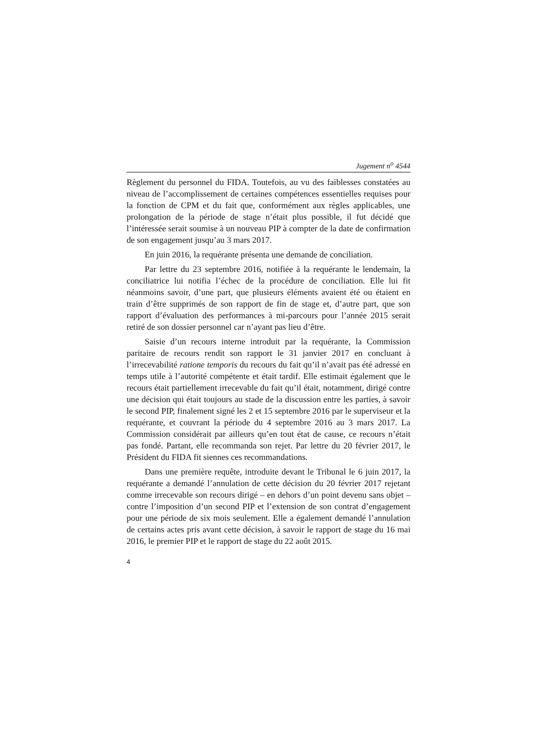Jugement n<sup>o</sup> 4544
Règlement du personnel du FIDA. Toutefois, au vu des faiblesses constatées au niveau de l’accomplissement de certaines compétences essentielles requises pour la fonction de CPM et du fait que, conformément aux règles applicables, une prolongation de la période de stage n’était plus possible, il fut décidé que l’intéressée serait soumise à un nouveau PIP à compter de la date de confirmation de son engagement jusqu’au 3 mars 2017.
En juin 2016, la requérante présenta une demande de conciliation.
Par lettre du 23 septembre 2016, notifiée à la requérante le lendemain, la conciliatrice lui notifia l’échec de la procédure de conciliation. Elle lui fit néanmoins savoir, d’une part, que plusieurs éléments avaient été ou étaient en train d’être supprimés de son rapport de fin de stage et, d’autre part, que son rapport d’évaluation des performances à mi-parcours pour l’année 2015 serait retiré de son dossier personnel car n’ayant pas lieu d’être.
Saisie d’un recours interne introduit par la requérante, la Commission paritaire de recours rendit son rapport le 31 janvier 2017 en concluant à l’irrecevabilité ratione temporis du recours du fait qu’il n’avait pas été adressé en temps utile à l’autorité compétente et était tardif. Elle estimait également que le recours était partiellement irrecevable du fait qu’il était, notamment, dirigé contre une décision qui était toujours au stade de la discussion entre les parties, à savoir le second PIP, finalement signé les 2 et 15 septembre 2016 par le superviseur et la requérante, et couvrant la période du 4 septembre 2016 au 3 mars 2017. La Commission considérait par ailleurs qu’en tout état de cause, ce recours n’était pas fondé. Partant, elle recommanda son rejet. Par lettre du 20 février 2017, le Président du FIDA fit siennes ces recommandations.
Dans une première requête, introduite devant le Tribunal le 6 juin 2017, la requérante a demandé l’annulation de cette décision du 20 février 2017 rejetant comme irrecevable son recours dirigé – en dehors d’un point devenu sans objet – contre l’imposition d’un second PIP et l’extension de son contrat d’engagement pour une période de six mois seulement. Elle a également demandé l’annulation de certains actes pris avant cette décision, à savoir le rapport de stage du 16 mai 2016, le premier PIP et le rapport de stage du 22 août 2015.
4